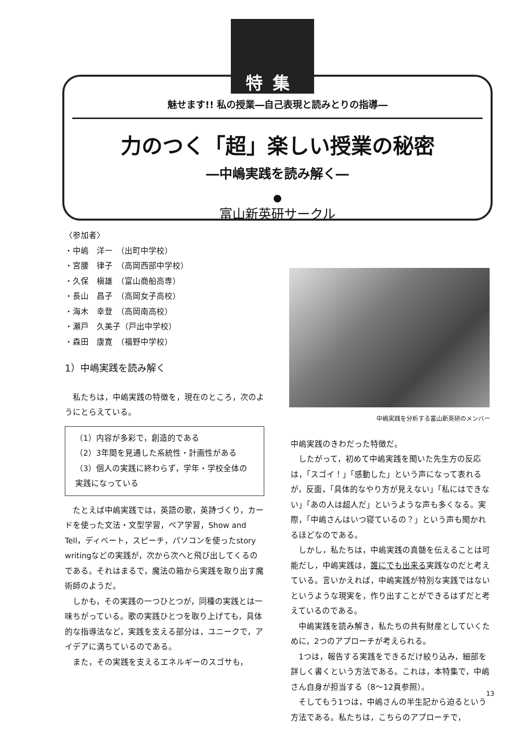特集
魅せます!! 私の授業―自己表現と読みとりの指導―
力のつく「超」楽しい授業の秘密
―中嶋実践を読み解く―
●
富山新英研サークル
〈参加者〉
・中嶋　洋一　（出町中学校）
・宮腰　律子　（高岡西部中学校）
・久保　槇雄　（富山商船高専）
・長山　昌子　（高岡女子高校）
・海木　幸登　（高岡南高校）
・瀬戸　久美子（戸出中学校）
・森田　康寛　（福野中学校）
1）中嶋実践を読み解く
　私たちは，中嶋実践の特徴を，現在のところ，次のようにとらえている。
（1）内容が多彩で，創造的である
（2）3年間を見通した系統性・計画性がある
（3）個人の実践に終わらず，学年・学校全体の実践になっている
　たとえば中嶋実践では，英語の歌，英詩づくり，カードを使った文法・文型学習，ペア学習，Show and Tell，ディベート，スピーチ，パソコンを使ったstory writingなどの実践が，次から次へと飛び出してくるのである。それはまるで，魔法の箱から実践を取り出す魔術師のようだ。
　しかも，その実践の一つひとつが，同種の実践とは一味ちがっている。歌の実践ひとつを取り上げても，具体的な指導法など，実践を支える部分は，ユニークで，アイデアに満ちているのである。
　また，その実践を支えるエネルギーのスゴサも，
中嶋実践を分析する富山新英研のメンバー
中嶋実践のきわだった特徴だ。
　したがって，初めて中嶋実践を聞いた先生方の反応は，「スゴイ！」「感動した」という声になって表れるが，反面，「具体的なやり方が見えない」「私にはできない」「あの人は超人だ」というような声も多くなる。実際，「中嶋さんはいつ寝ているの？」という声も聞かれるほどなのである。
　しかし，私たちは，中嶋実践の真髄を伝えることは可能だし，中嶋実践は，誰にでも出来る実践なのだと考えている。言いかえれば，中嶋実践が特別な実践ではないというような現実を，作り出すことができるはずだと考えているのである。
　中嶋実践を読み解き，私たちの共有財産としていくために，2つのアプローチが考えられる。
　1つは，報告する実践をできるだけ絞り込み，細部を詳しく書くという方法である。これは，本特集で，中嶋さん自身が担当する（8～12頁参照）。
　そしてもう1つは，中嶋さんの半生記から迫るという方法である。私たちは，こちらのアプローチで，
13